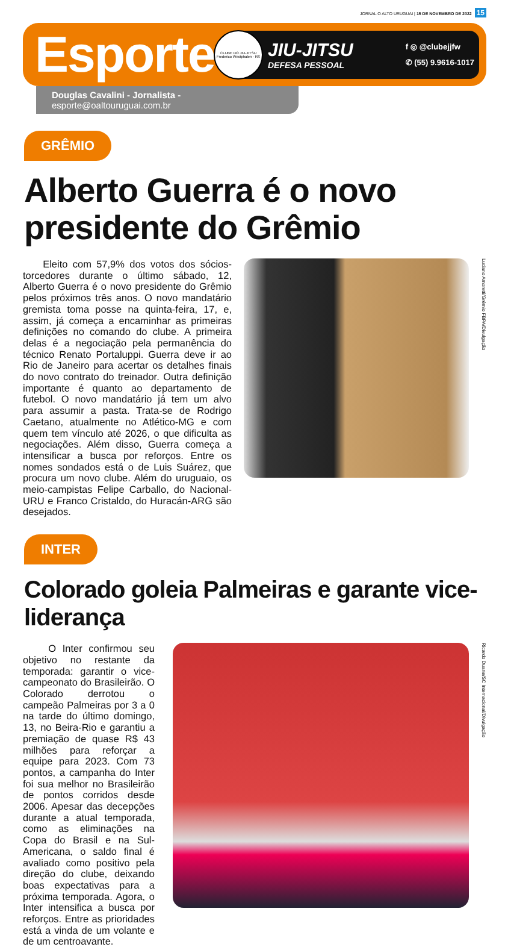JORNAL O ALTO URUGUAI | 15 DE NOVEMBRO DE 2022 15
Esporte
CLUBE DO JIU-JITSU
Frederico Westphalen - RS
JIU-JITSU
DEFESA PESSOAL
f ◎ @clubejjfw
✆ (55) 9.9616-1017
Douglas Cavalini - Jornalista - esporte@oaltouruguai.com.br
GRÊMIO
Alberto Guerra é o novo presidente do Grêmio
Eleito com 57,9% dos votos dos sócios-torcedores durante o último sábado, 12, Alberto Guerra é o novo presidente do Grêmio pelos próximos três anos. O novo mandatário gremista toma posse na quinta-feira, 17, e, assim, já começa a encaminhar as primeiras definições no comando do clube. A primeira delas é a negociação pela permanência do técnico Renato Portaluppi. Guerra deve ir ao Rio de Janeiro para acertar os detalhes finais do novo contrato do treinador. Outra definição importante é quanto ao departamento de futebol. O novo mandatário já tem um alvo para assumir a pasta. Trata-se de Rodrigo Caetano, atualmente no Atlético-MG e com quem tem vínculo até 2026, o que dificulta as negociações. Além disso, Guerra começa a intensificar a busca por reforços. Entre os nomes sondados está o de Luis Suárez, que procura um novo clube. Além do uruguaio, os meio-campistas Felipe Carballo, do Nacional-URU e Franco Cristaldo, do Huracán-ARG são desejados.
Luciano Amoretti/Grêmio FBPA/Divulgação
INTER
Colorado goleia Palmeiras e garante vice-liderança
O Inter confirmou seu objetivo no restante da temporada: garantir o vice-campeonato do Brasileirão. O Colorado derrotou o campeão Palmeiras por 3 a 0 na tarde do último domingo, 13, no Beira-Rio e garantiu a premiação de quase R$ 43 milhões para reforçar a equipe para 2023. Com 73 pontos, a campanha do Inter foi sua melhor no Brasileirão de pontos corridos desde 2006. Apesar das decepções durante a atual temporada, como as eliminações na Copa do Brasil e na Sul-Americana, o saldo final é avaliado como positivo pela direção do clube, deixando boas expectativas para a próxima temporada. Agora, o Inter intensifica a busca por reforços. Entre as prioridades está a vinda de um volante e de um centroavante.
Ricardo Duarte/SC Internacional/Divulgação